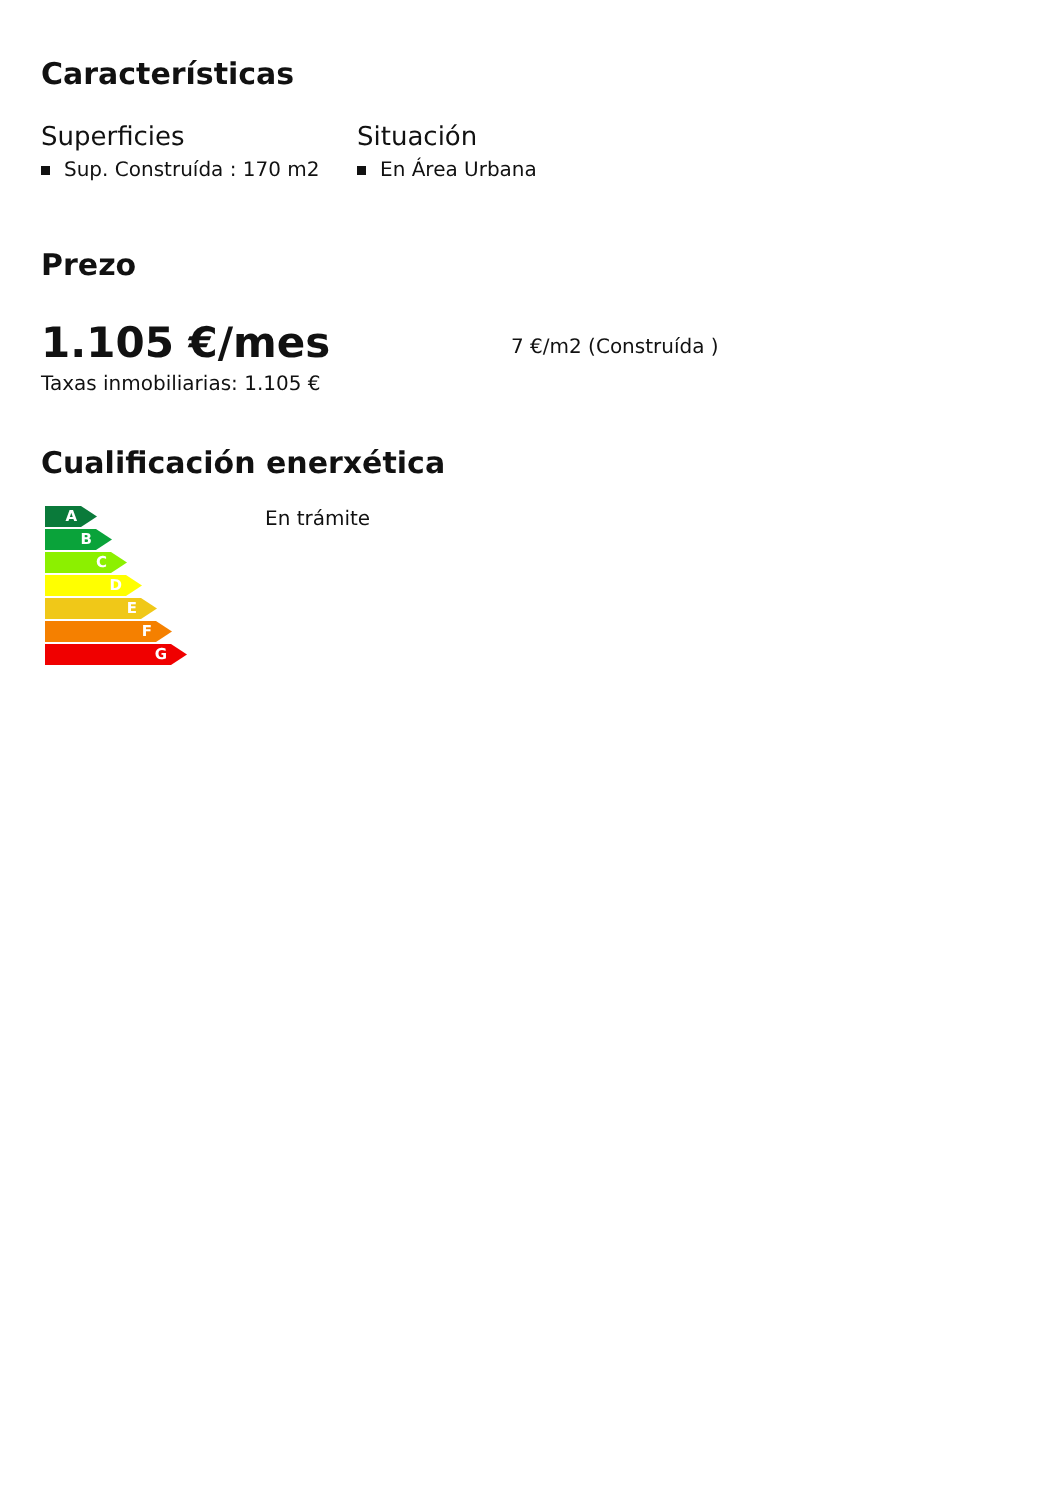Características
Superficies
Sup. Construída : 170 m2
Situación
En Área Urbana
Prezo
1.105 €/mes
7 €/m2 (Construída )
Taxas inmobiliarias: 1.105 €
Cualificación enerxética
A
B
C
D
E
F
G
En trámite